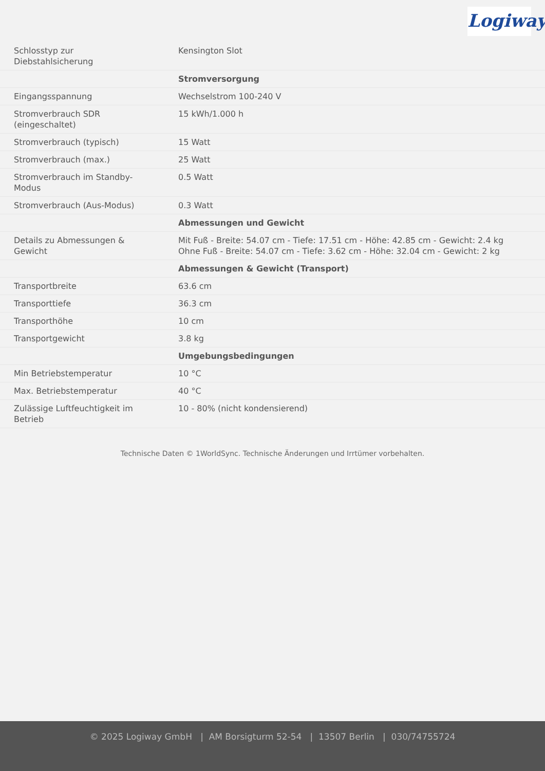Logiway
| Schlosstyp zur Diebstahlsicherung | Kensington Slot |
| | Stromversorgung |
| Eingangsspannung | Wechselstrom 100-240 V |
| Stromverbrauch SDR (eingeschaltet) | 15 kWh/1.000 h |
| Stromverbrauch (typisch) | 15 Watt |
| Stromverbrauch (max.) | 25 Watt |
| Stromverbrauch im Standby- Modus | 0.5 Watt |
| Stromverbrauch (Aus-Modus) | 0.3 Watt |
| | Abmessungen und Gewicht |
| Details zu Abmessungen & Gewicht | Mit Fuß - Breite: 54.07 cm - Tiefe: 17.51 cm - Höhe: 42.85 cm - Gewicht: 2.4 kg Ohne Fuß - Breite: 54.07 cm - Tiefe: 3.62 cm - Höhe: 32.04 cm - Gewicht: 2 kg |
| | Abmessungen & Gewicht (Transport) |
| Transportbreite | 63.6 cm |
| Transporttiefe | 36.3 cm |
| Transporthöhe | 10 cm |
| Transportgewicht | 3.8 kg |
| | Umgebungsbedingungen |
| Min Betriebstemperatur | 10 °C |
| Max. Betriebstemperatur | 40 °C |
| Zulässige Luftfeuchtigkeit im Betrieb | 10 - 80% (nicht kondensierend) |
Technische Daten © 1WorldSync. Technische Änderungen und Irrtümer vorbehalten.
© 2025 Logiway GmbH | AM Borsigturm 52-54 | 13507 Berlin | 030/74755724